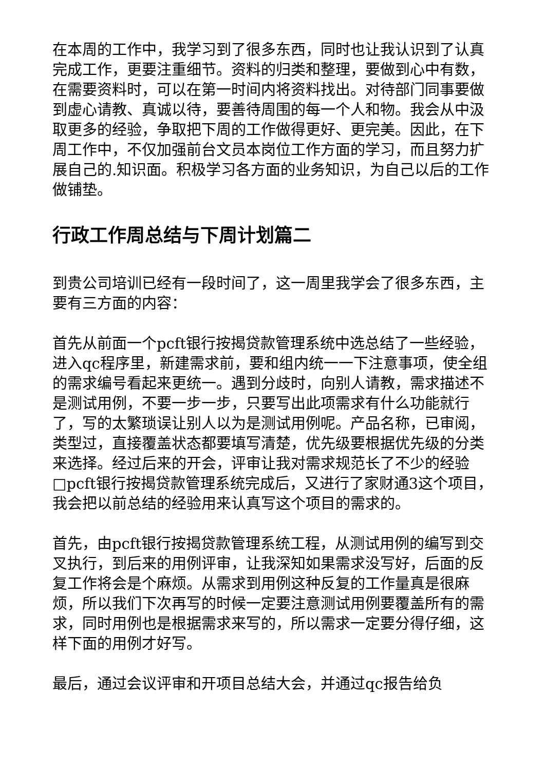在本周的工作中，我学习到了很多东西，同时也让我认识到了认真完成工作，更要注重细节。资料的归类和整理，要做到心中有数，在需要资料时，可以在第一时间内将资料找出。对待部门同事要做到虚心请教、真诚以待，要善待周围的每一个人和物。我会从中汲取更多的经验，争取把下周的工作做得更好、更完美。因此，在下周工作中，不仅加强前台文员本岗位工作方面的学习，而且努力扩展自己的.知识面。积极学习各方面的业务知识，为自己以后的工作做铺垫。
行政工作周总结与下周计划篇二
到贵公司培训已经有一段时间了，这一周里我学会了很多东西，主要有三方面的内容：
首先从前面一个pcft银行按揭贷款管理系统中选总结了一些经验，进入qc程序里，新建需求前，要和组内统一一下注意事项，使全组的需求编号看起来更统一。遇到分歧时，向别人请教，需求描述不是测试用例，不要一步一步，只要写出此项需求有什么功能就行了，写的太繁琐误让别人以为是测试用例呢。产品名称，已审阅，类型过，直接覆盖状态都要填写清楚，优先级要根据优先级的分类来选择。经过后来的开会，评审让我对需求规范长了不少的经验□pcft银行按揭贷款管理系统完成后，又进行了家财通3这个项目，我会把以前总结的经验用来认真写这个项目的需求的。
首先，由pcft银行按揭贷款管理系统工程，从测试用例的编写到交叉执行，到后来的用例评审，让我深知如果需求没写好，后面的反复工作将会是个麻烦。从需求到用例这种反复的工作量真是很麻烦，所以我们下次再写的时候一定要注意测试用例要覆盖所有的需求，同时用例也是根据需求来写的，所以需求一定要分得仔细，这样下面的用例才好写。
最后，通过会议评审和开项目总结大会，并通过qc报告给负